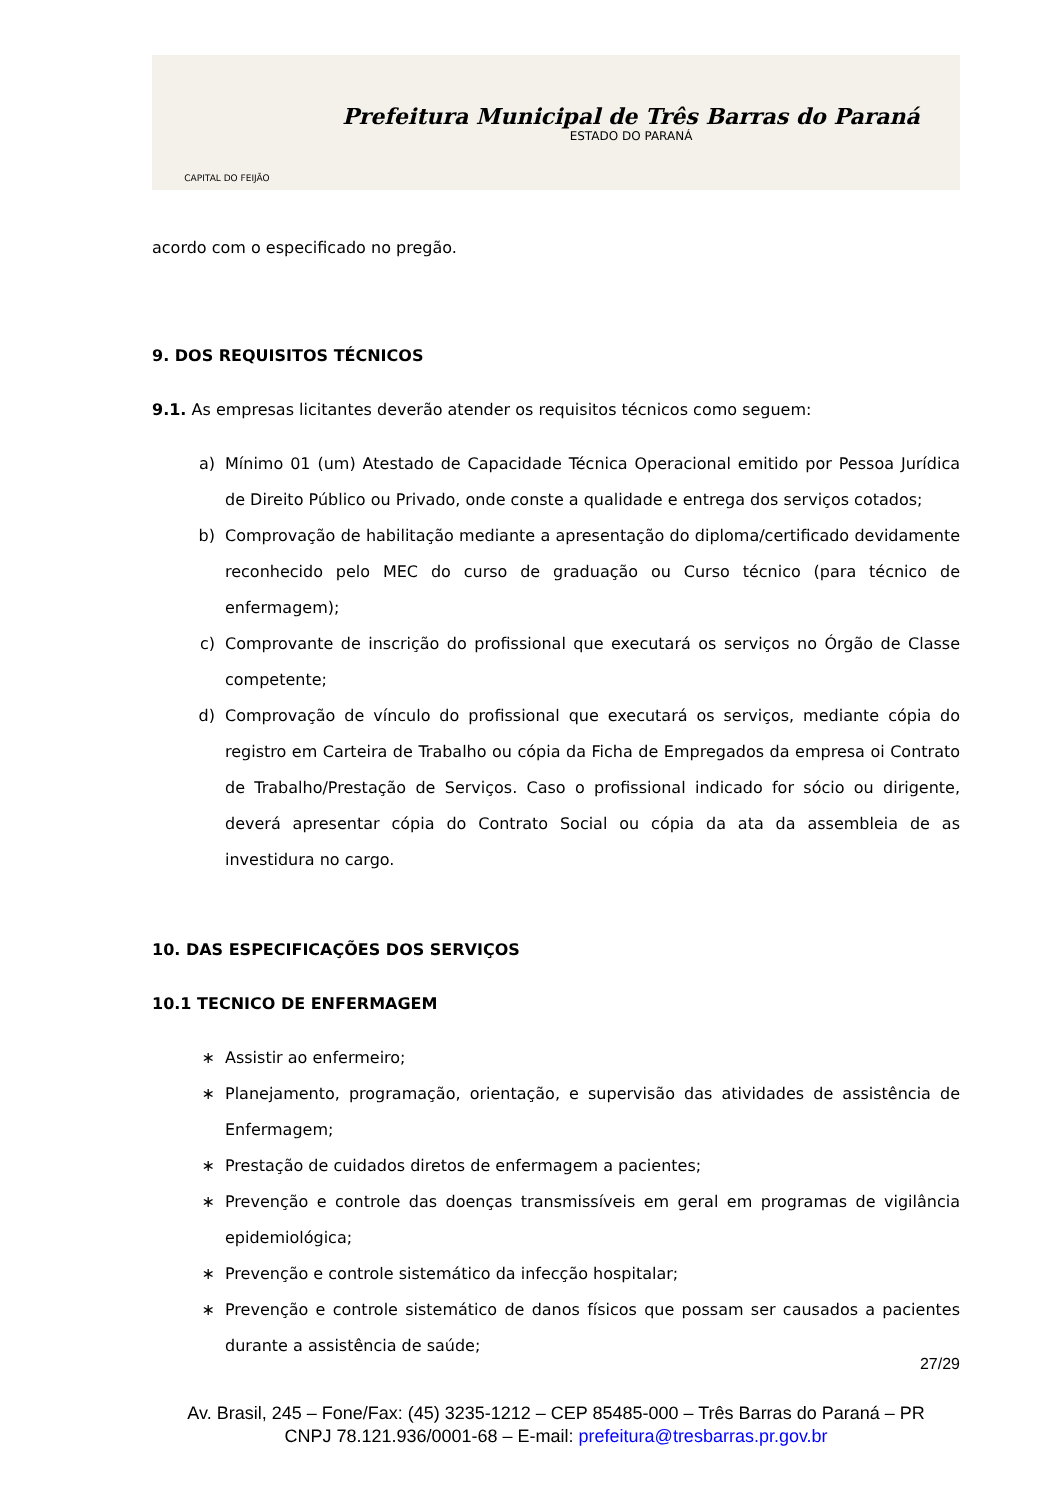CAPITAL DO FEIJÃO
Prefeitura Municipal de Três Barras do Paraná
ESTADO DO PARANÁ
acordo com o especificado no pregão.
9. DOS REQUISITOS TÉCNICOS
9.1. As empresas licitantes deverão atender os requisitos técnicos como seguem:
a) Mínimo 01 (um) Atestado de Capacidade Técnica Operacional emitido por Pessoa Jurídica de Direito Público ou Privado, onde conste a qualidade e entrega dos serviços cotados;
b) Comprovação de habilitação mediante a apresentação do diploma/certificado devidamente reconhecido pelo MEC do curso de graduação ou Curso técnico (para técnico de enfermagem);
c) Comprovante de inscrição do profissional que executará os serviços no Órgão de Classe competente;
d) Comprovação de vínculo do profissional que executará os serviços, mediante cópia do registro em Carteira de Trabalho ou cópia da Ficha de Empregados da empresa oi Contrato de Trabalho/Prestação de Serviços. Caso o profissional indicado for sócio ou dirigente, deverá apresentar cópia do Contrato Social ou cópia da ata da assembleia de as investidura no cargo.
10. DAS ESPECIFICAÇÕES DOS SERVIÇOS
10.1 TECNICO DE ENFERMAGEM
∗ Assistir ao enfermeiro;
∗ Planejamento, programação, orientação, e supervisão das atividades de assistência de Enfermagem;
∗ Prestação de cuidados diretos de enfermagem a pacientes;
∗ Prevenção e controle das doenças transmissíveis em geral em programas de vigilância epidemiológica;
∗ Prevenção e controle sistemático da infecção hospitalar;
∗ Prevenção e controle sistemático de danos físicos que possam ser causados a pacientes durante a assistência de saúde;
27/29
Av. Brasil, 245 – Fone/Fax: (45) 3235-1212 – CEP 85485-000 – Três Barras do Paraná – PR
CNPJ 78.121.936/0001-68 – E-mail: prefeitura@tresbarras.pr.gov.br